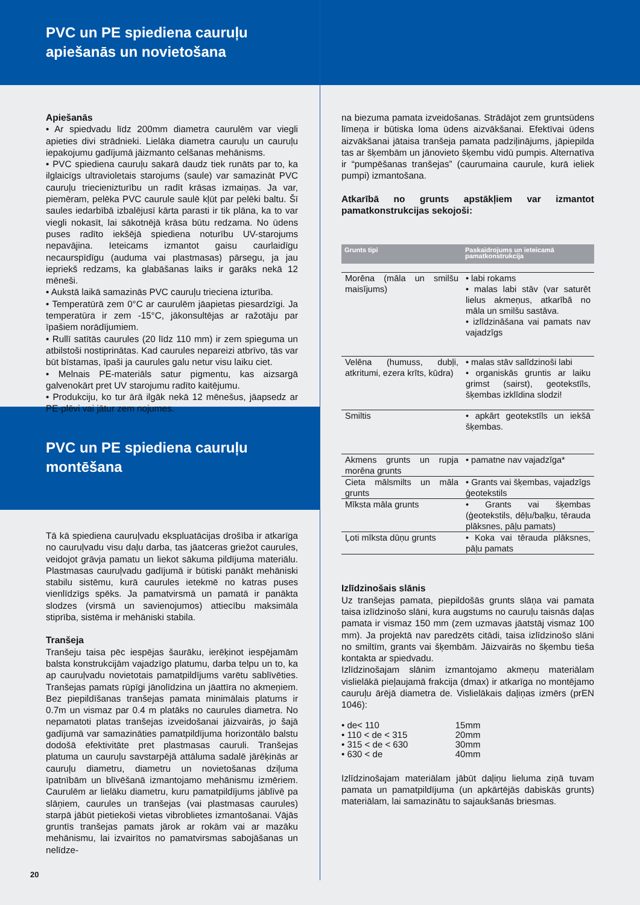PVC un PE spiediena cauruļu apiešanās un novietošana
Apiešanās
• Ar spiedvadu līdz 200mm diametra caurulēm var viegli apieties divi strādnieki. Lielāka diametra cauruļu un cauruļu iepakojumu gadījumā jāizmanto celšanas mehānisms.
• PVC spiediena cauruļu sakarā daudz tiek runāts par to, ka ilglaicīgs ultravioletais starojums (saule) var samazināt PVC cauruļu triecienizturību un radīt krāsas izmaiņas. Ja var, piemēram, pelēka PVC caurule saulē kļūt par pelēki baltu. Šī saules iedarbībā izbalējusī kārta parasti ir tik plāna, ka to var viegli nokasīt, lai sākotnējā krāsa būtu redzama. No ūdens puses radīto iekšējā spiediena noturību UV-starojums nepavājina. Ieteicams izmantot gaisu caurlaidīgu necaurspīdīgu (auduma vai plastmasas) pārsegu, ja jau iepriekš redzams, ka glabāšanas laiks ir garāks nekā 12 mēneši.
• Aukstā laikā samazinās PVC cauruļu trieciena izturība.
• Temperatūrā zem 0°C ar caurulēm jāapietas piesardzīgi. Ja temperatūra ir zem -15°C, jākonsultējas ar ražotāju par īpašiem norādījumiem.
• Rullī satītās caurules (20 līdz 110 mm) ir zem spieguma un atbilstoši nostiprinātas. Kad caurules nepareizi atbrīvo, tās var būt bīstamas, īpaši ja caurules galu netur visu laiku ciet.
• Melnais PE-materiāls satur pigmentu, kas aizsargā galvenokārt pret UV starojumu radīto kaitējumu.
• Produkciju, ko tur ārā ilgāk nekā 12 mēnešus, jāapsedz ar PE-plēvi vai jātur zem nojumes.
PVC un PE spiediena cauruļu montēšana
Tā kā spiediena cauruļvadu ekspluatācijas drošība ir atkarīga no cauruļvadu visu daļu darba, tas jāatceras griežot caurules, veidojot grāvja pamatu un liekot sākuma pildījuma materiālu. Plastmasas cauruļvadu gadījumā ir būtiski panākt mehāniski stabilu sistēmu, kurā caurules ietekmē no katras puses vienlīdzīgs spēks. Ja pamatvirsmā un pamatā ir panākta slodzes (virsmā un savienojumos) attiecību maksimāla stiprība, sistēma ir mehāniski stabila.
Tranšeja
Tranšeju taisa pēc iespējas šaurāku, ierēķinot iespējamām balsta konstrukcijām vajadzīgo platumu, darba telpu un to, ka ap cauruļvadu novietotais pamatpildījums varētu sablīvēties. Tranšejas pamats rūpīgi jānolīdzina un jāattīra no akmeņiem. Bez piepildīšanas tranšejas pamata minimālais platums ir 0.7m un vismaz par 0.4 m platāks no caurules diametra. No nepamatoti platas tranšejas izveidošanai jāizvairās, jo šajā gadījumā var samazināties pamatpildījuma horizontālo balstu dodošā efektivitāte pret plastmasas cauruli. Tranšejas platuma un cauruļu savstarpējā attāluma sadalē jārēķinās ar cauruļu diametru, diametru un novietošanas dziļuma īpatnībām un blīvēšanā izmantojamo mehānismu izmēriem. Caurulēm ar lielāku diametru, kuru pamatpildījums jāblīvē pa slāņiem, caurules un tranšejas (vai plastmasas caurules) starpā jābūt pietiekoši vietas vibroblietes izmantošanai. Vājās gruntīs tranšejas pamats jārok ar rokām vai ar mazāku mehānismu, lai izvairītos no pamatvirsmas sabojāšanas un nelīdze-
20
na biezuma pamata izveidošanas. Strādājot zem gruntsūdens līmeņa ir būtiska loma ūdens aizvākšanai. Efektīvai ūdens aizvākšanai jātaisa tranšeja pamata padziļinājums, jāpiepilda tas ar šķembām un jānovieto šķembu vidū pumpis. Alternatīva ir “pumpēšanas tranšejas” (caurumaina caurule, kurā ieliek pumpi) izmantošana.
Atkarībā no grunts apstākļiem var izmantot pamatkonstrukcijas sekojoši:
| Grunts tipi | Paskaidrojums un ieteicamā pamatkonstrukcija |
| --- | --- |
| Morēna (māla un smilšu maisījums) | • labi rokams • malas labi stāv (var saturēt lielus akmeņus, atkarībā no māla un smilšu sastāva. • izlīdzināšana vai pamats nav vajadzīgs |
| Velēna (humuss, dubļi, atkritumi, ezera krīts, kūdra) | • malas stāv salīdzinoši labi • organiskās gruntis ar laiku grimst (sairst), geotekstīls, šķembas izklīdina slodzi! |
| Smiltis | • apkārt geotekstīls un iekšā šķembas. |
| Akmens grunts un rupja morēna grunts | • pamatne nav vajadzīga* |
| Cieta mālsmilts un māla grunts | • Grants vai šķembas, vajadzīgs ģeotekstils |
| Mīksta māla grunts | • Grants vai šķembas (ģeotekstils, dēļu/baļķu, tērauda plāksnes, pāļu pamats) |
| Ļoti mīksta dūņu grunts | • Koka vai tērauda plāksnes, pāļu pamats |
Izlīdzinošais slānis
Uz tranšejas pamata, piepildošās grunts slāņa vai pamata taisa izlīdzinošo slāni, kura augstums no cauruļu taisnās daļas pamata ir vismaz 150 mm (zem uzmavas jāatstāj vismaz 100 mm). Ja projektā nav paredzēts citādi, taisa izlīdzinošo slāni no smiltīm, grants vai šķembām. Jāizvairās no šķembu tieša kontakta ar spiedvadu.
Izlīdzinošajam slānim izmantojamo akmeņu materiālam vislielākā pieļaujamā frakcija (dmax) ir atkarīga no montējamo cauruļu ārējā diametra de. Vislielākais daļiņas izmērs (prEN 1046):
| • de< 110 | 15mm |
| • 110 < de < 315 | 20mm |
| • 315 < de < 630 | 30mm |
| • 630 < de | 40mm |
Izlīdzinošajam materiālam jābūt daļiņu lieluma ziņā tuvam pamata un pamatpildījuma (un apkārtējās dabiskās grunts) materiālam, lai samazinātu to sajaukšanās briesmas.